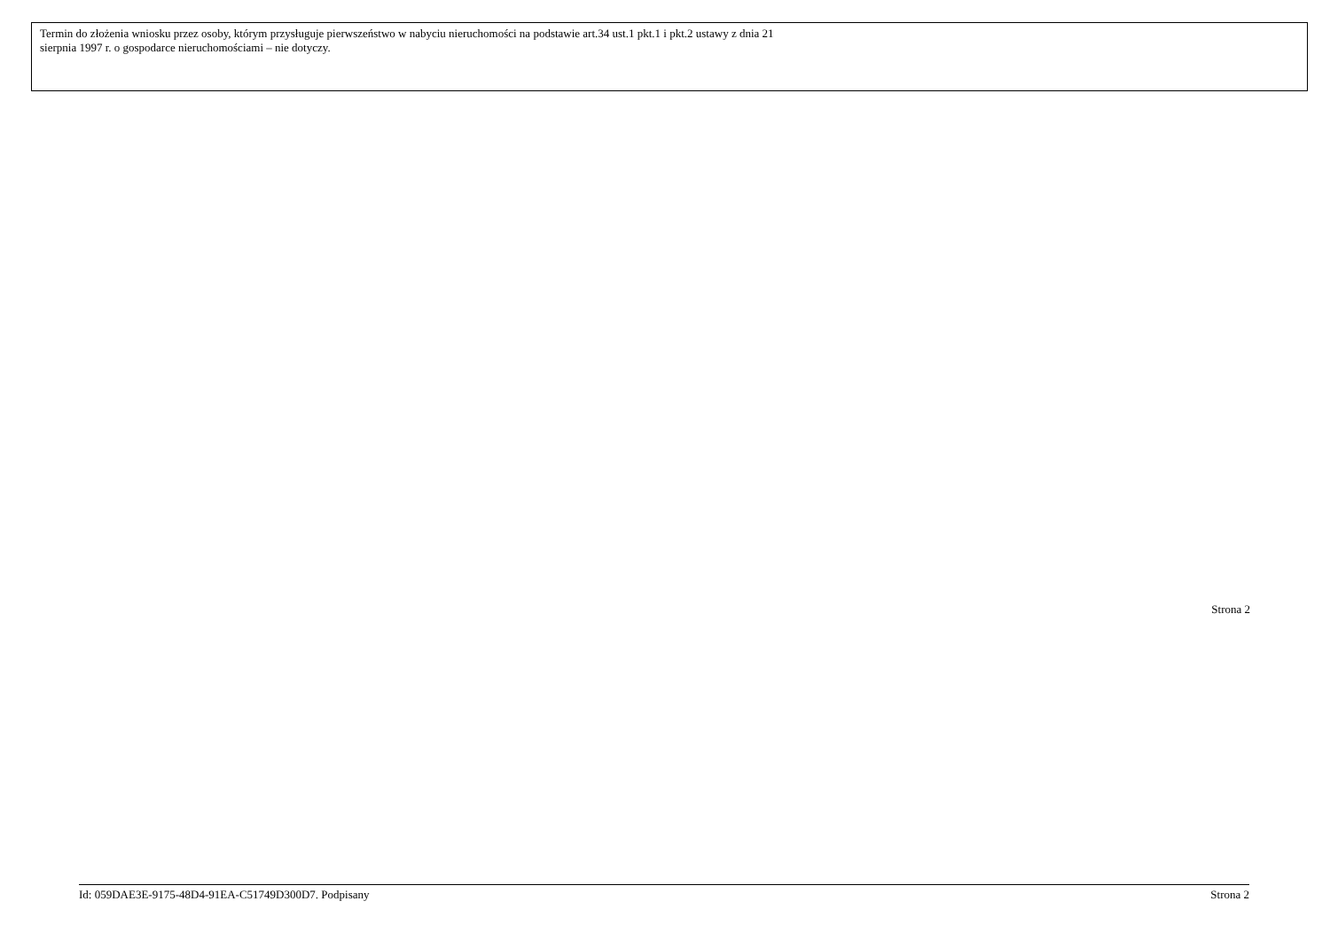Termin do złożenia wniosku przez osoby, którym przysługuje pierwszeństwo w nabyciu nieruchomości na podstawie art.34 ust.1 pkt.1 i pkt.2 ustawy z dnia 21
sierpnia 1997 r. o gospodarce nieruchomościami – nie dotyczy.
Strona 2
Id: 059DAE3E-9175-48D4-91EA-C51749D300D7. Podpisany Strona 2